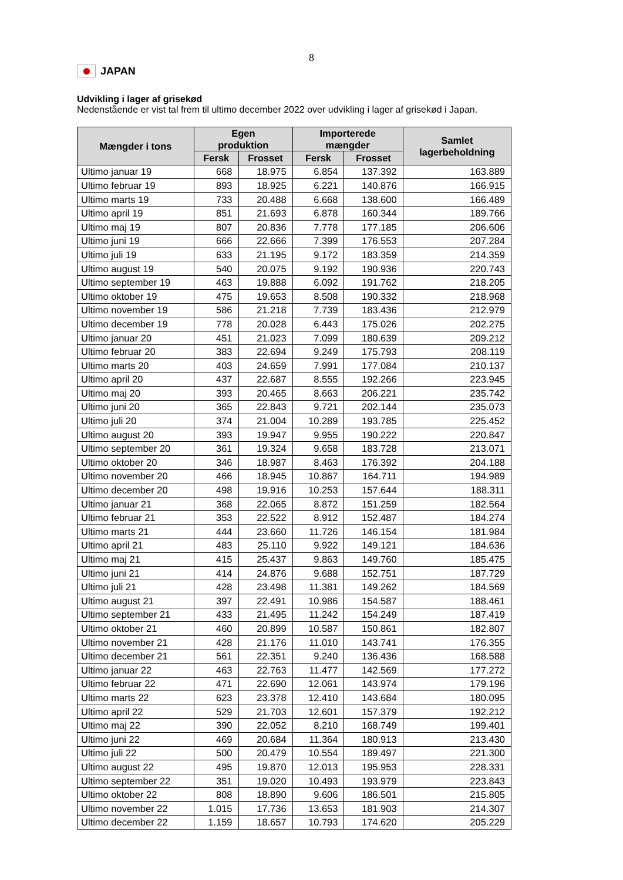8
JAPAN
Udvikling i lager af grisekød
Nedenstående er vist tal frem til ultimo december 2022 over udvikling i lager af grisekød i Japan.
| Mængder i tons | Egen produktion | | Importerede mængder | | Samlet lagerbeholdning |
| --- | --- | --- | --- | --- | --- |
| | Fersk | Frosset | Fersk | Frosset | |
| Ultimo januar 19 | 668 | 18.975 | 6.854 | 137.392 | 163.889 |
| Ultimo februar 19 | 893 | 18.925 | 6.221 | 140.876 | 166.915 |
| Ultimo marts 19 | 733 | 20.488 | 6.668 | 138.600 | 166.489 |
| Ultimo april 19 | 851 | 21.693 | 6.878 | 160.344 | 189.766 |
| Ultimo maj 19 | 807 | 20.836 | 7.778 | 177.185 | 206.606 |
| Ultimo juni 19 | 666 | 22.666 | 7.399 | 176.553 | 207.284 |
| Ultimo juli 19 | 633 | 21.195 | 9.172 | 183.359 | 214.359 |
| Ultimo august 19 | 540 | 20.075 | 9.192 | 190.936 | 220.743 |
| Ultimo september 19 | 463 | 19.888 | 6.092 | 191.762 | 218.205 |
| Ultimo oktober 19 | 475 | 19.653 | 8.508 | 190.332 | 218.968 |
| Ultimo november 19 | 586 | 21.218 | 7.739 | 183.436 | 212.979 |
| Ultimo december 19 | 778 | 20.028 | 6.443 | 175.026 | 202.275 |
| Ultimo januar 20 | 451 | 21.023 | 7.099 | 180.639 | 209.212 |
| Ultimo februar 20 | 383 | 22.694 | 9.249 | 175.793 | 208.119 |
| Ultimo marts 20 | 403 | 24.659 | 7.991 | 177.084 | 210.137 |
| Ultimo april 20 | 437 | 22.687 | 8.555 | 192.266 | 223.945 |
| Ultimo maj 20 | 393 | 20.465 | 8.663 | 206.221 | 235.742 |
| Ultimo juni 20 | 365 | 22.843 | 9.721 | 202.144 | 235.073 |
| Ultimo juli 20 | 374 | 21.004 | 10.289 | 193.785 | 225.452 |
| Ultimo august 20 | 393 | 19.947 | 9.955 | 190.222 | 220.847 |
| Ultimo september 20 | 361 | 19.324 | 9.658 | 183.728 | 213.071 |
| Ultimo oktober 20 | 346 | 18.987 | 8.463 | 176.392 | 204.188 |
| Ultimo november 20 | 466 | 18.945 | 10.867 | 164.711 | 194.989 |
| Ultimo december 20 | 498 | 19.916 | 10.253 | 157.644 | 188.311 |
| Ultimo januar 21 | 368 | 22.065 | 8.872 | 151.259 | 182.564 |
| Ultimo februar 21 | 353 | 22.522 | 8.912 | 152.487 | 184.274 |
| Ultimo marts 21 | 444 | 23.660 | 11.726 | 146.154 | 181.984 |
| Ultimo april 21 | 483 | 25.110 | 9.922 | 149.121 | 184.636 |
| Ultimo maj 21 | 415 | 25.437 | 9.863 | 149.760 | 185.475 |
| Ultimo juni 21 | 414 | 24.876 | 9.688 | 152.751 | 187.729 |
| Ultimo juli 21 | 428 | 23.498 | 11.381 | 149.262 | 184.569 |
| Ultimo august 21 | 397 | 22.491 | 10.986 | 154.587 | 188.461 |
| Ultimo september 21 | 433 | 21.495 | 11.242 | 154.249 | 187.419 |
| Ultimo oktober 21 | 460 | 20.899 | 10.587 | 150.861 | 182.807 |
| Ultimo november 21 | 428 | 21.176 | 11.010 | 143.741 | 176.355 |
| Ultimo december 21 | 561 | 22.351 | 9.240 | 136.436 | 168.588 |
| Ultimo januar 22 | 463 | 22.763 | 11.477 | 142.569 | 177.272 |
| Ultimo februar 22 | 471 | 22.690 | 12.061 | 143.974 | 179.196 |
| Ultimo marts 22 | 623 | 23.378 | 12.410 | 143.684 | 180.095 |
| Ultimo april 22 | 529 | 21.703 | 12.601 | 157.379 | 192.212 |
| Ultimo maj 22 | 390 | 22.052 | 8.210 | 168.749 | 199.401 |
| Ultimo juni 22 | 469 | 20.684 | 11.364 | 180.913 | 213.430 |
| Ultimo juli 22 | 500 | 20.479 | 10.554 | 189.497 | 221.300 |
| Ultimo august 22 | 495 | 19.870 | 12.013 | 195.953 | 228.331 |
| Ultimo september 22 | 351 | 19.020 | 10.493 | 193.979 | 223.843 |
| Ultimo oktober 22 | 808 | 18.890 | 9.606 | 186.501 | 215.805 |
| Ultimo november 22 | 1.015 | 17.736 | 13.653 | 181.903 | 214.307 |
| Ultimo december 22 | 1.159 | 18.657 | 10.793 | 174.620 | 205.229 |